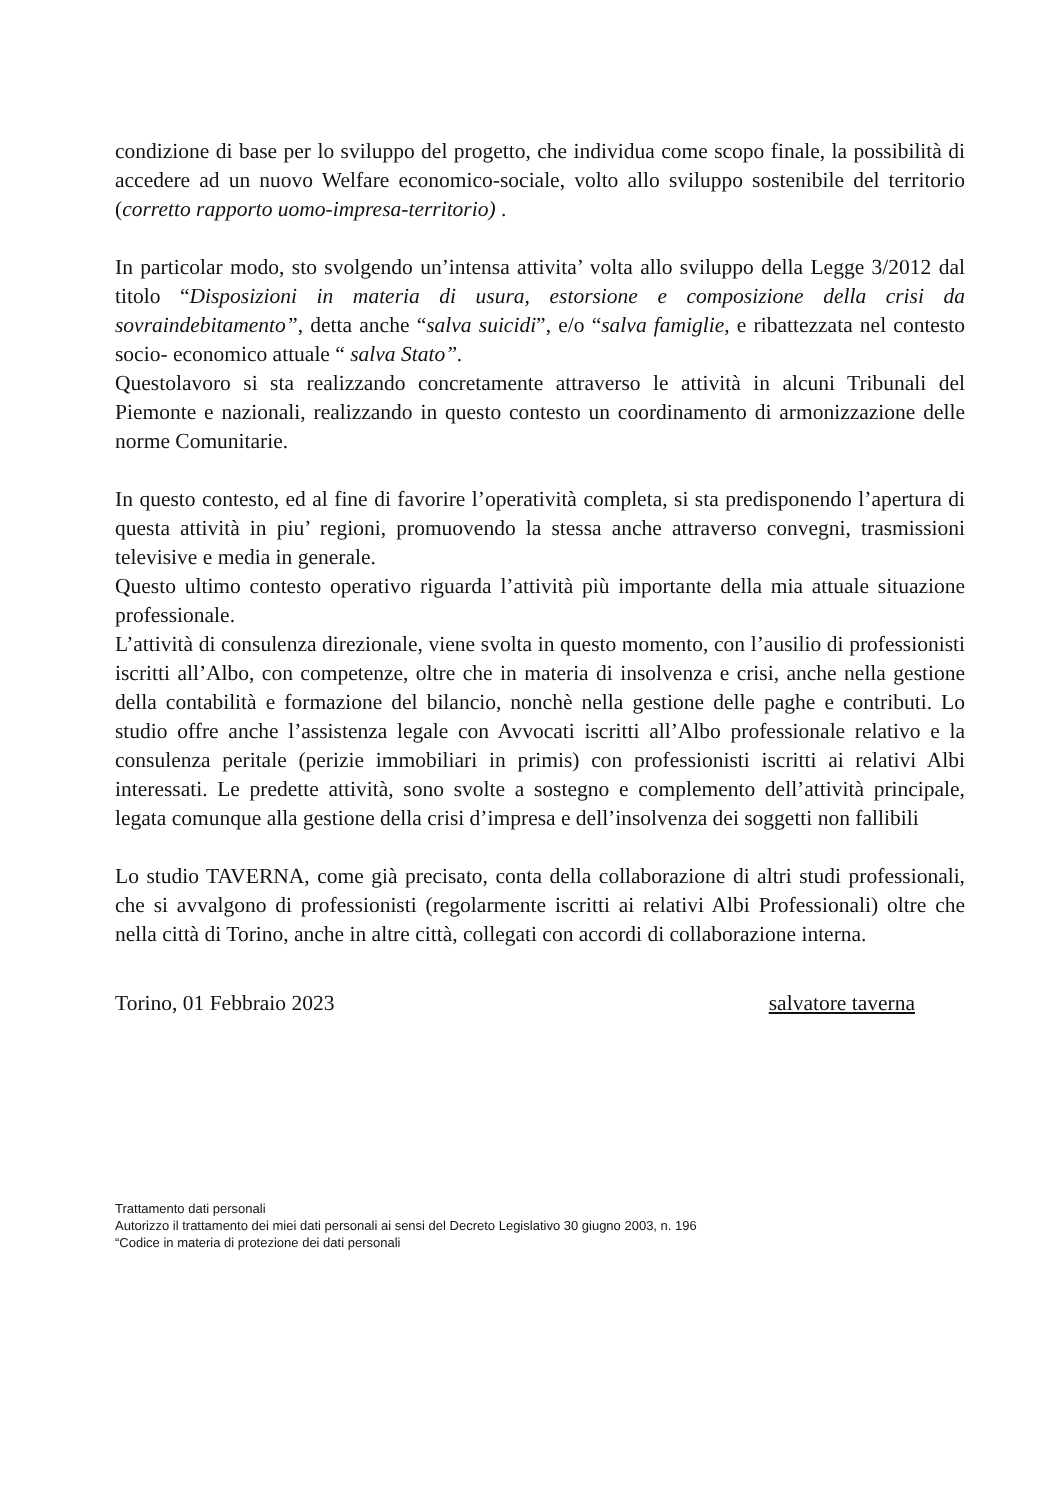condizione di base per lo sviluppo del progetto, che individua come scopo finale, la possibilità di accedere ad un nuovo Welfare economico-sociale, volto allo sviluppo sostenibile del territorio (corretto rapporto uomo-impresa-territorio) .
In particolar modo, sto svolgendo un’intensa attivita’ volta allo sviluppo della Legge 3/2012 dal titolo “Disposizioni in materia di usura, estorsione e composizione della crisi da sovraindebitamento”, detta anche “salva suicidi”, e/o “salva famiglie, e ribattezzata nel contesto socio- economico attuale “ salva Stato”.
Questolavoro si sta realizzando concretamente attraverso le attività in alcuni Tribunali del Piemonte e nazionali, realizzando in questo contesto un coordinamento di armonizzazione delle norme Comunitarie.
In questo contesto, ed al fine di favorire l’operatività completa, si sta predisponendo l’apertura di questa attività in piu’ regioni, promuovendo la stessa anche attraverso convegni, trasmissioni televisive e media in generale.
Questo ultimo contesto operativo riguarda l’attività più importante della mia attuale situazione professionale.
L’attività di consulenza direzionale, viene svolta in questo momento, con l’ausilio di professionisti iscritti all’Albo, con competenze, oltre che in materia di insolvenza e crisi, anche nella gestione della contabilità e formazione del bilancio, nonchè nella gestione delle paghe e contributi. Lo studio offre anche l’assistenza legale con Avvocati iscritti all’Albo professionale relativo e la consulenza peritale (perizie immobiliari in primis) con professionisti iscritti ai relativi Albi interessati. Le predette attività, sono svolte a sostegno e complemento dell’attività principale, legata comunque alla gestione della crisi d’impresa e dell’insolvenza dei soggetti non fallibili
Lo studio TAVERNA, come già precisato, conta della collaborazione di altri studi professionali, che si avvalgono di professionisti (regolarmente iscritti ai relativi Albi Professionali) oltre che nella città di Torino, anche in altre città, collegati con accordi di collaborazione interna.
Torino, 01 Febbraio 2023 salvatore taverna
Trattamento dati personali
Autorizzo il trattamento dei miei dati personali ai sensi del Decreto Legislativo 30 giugno 2003, n. 196
“Codice in materia di protezione dei dati personali